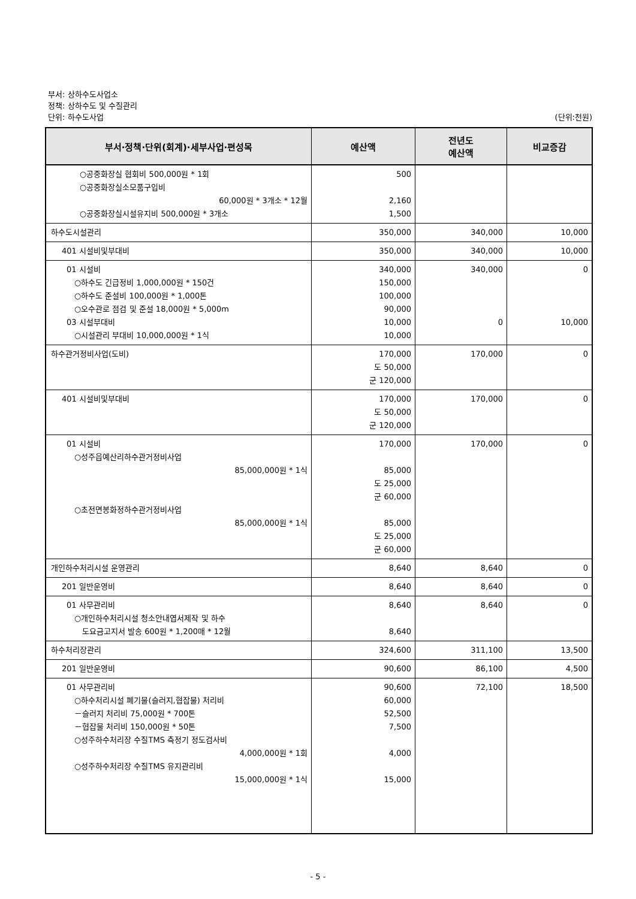부서: 상하수도사업소
정책: 상하수도 및 수질관리
단위: 하수도사업 (단위:천원)
| 부서·정책·단위(회계)·세부사업·편성목 | 예산액 | 전년도 예산액 | 비교증감 |
| --- | --- | --- | --- |
| ○공중화장실 협회비 500,000원 * 1회 ○공중화장실소모품구입비 60,000원 * 3개소 * 12월 ○공중화장실시설유지비 500,000원 * 3개소 | 500 2,160 1,500 | | |
| 하수도시설관리 | 350,000 | 340,000 | 10,000 |
| 401 시설비및부대비 | 350,000 | 340,000 | 10,000 |
| 01 시설비 ○하수도 긴급정비 1,000,000원 * 150건 ○하수도 준설비 100,000원 * 1,000톤 ○오수관로 점검 및 준설 18,000원 * 5,000m 03 시설부대비 ○시설관리 부대비 10,000,000원 * 1식 | 340,000 150,000 100,000 90,000 10,000 10,000 | 340,000 0 | 0 10,000 |
| 하수관거정비사업(도비) | 170,000 도 50,000 군 120,000 | 170,000 | 0 |
| 401 시설비및부대비 | 170,000 도 50,000 군 120,000 | 170,000 | 0 |
| 01 시설비 ○성주읍예산리하수관거정비사업 85,000,000원 * 1식 ○초전면봉화정하수관거정비사업 85,000,000원 * 1식 | 170,000 85,000 도 25,000 군 60,000 85,000 도 25,000 군 60,000 | 170,000 | 0 |
| 개인하수처리시설 운영관리 | 8,640 | 8,640 | 0 |
| 201 일반운영비 | 8,640 | 8,640 | 0 |
| 01 사무관리비 ○개인하수처리시설 청소안내엽서제작 및 하수 도요금고지서 발송 600원 * 1,200매 * 12월 | 8,640 8,640 | 8,640 | 0 |
| 하수처리장관리 | 324,600 | 311,100 | 13,500 |
| 201 일반운영비 | 90,600 | 86,100 | 4,500 |
| 01 사무관리비 ○하수처리시설 폐기물(슬러지,협잡물) 처리비 －슬러지 처리비 75,000원 * 700톤 －협잡물 처리비 150,000원 * 50톤 ○성주하수처리장 수질TMS 측정기 정도검사비 4,000,000원 * 1회 ○성주하수처리장 수질TMS 유지관리비 15,000,000원 * 1식 | 90,600 60,000 52,500 7,500 4,000 15,000 | 72,100 | 18,500 |
- 5 -